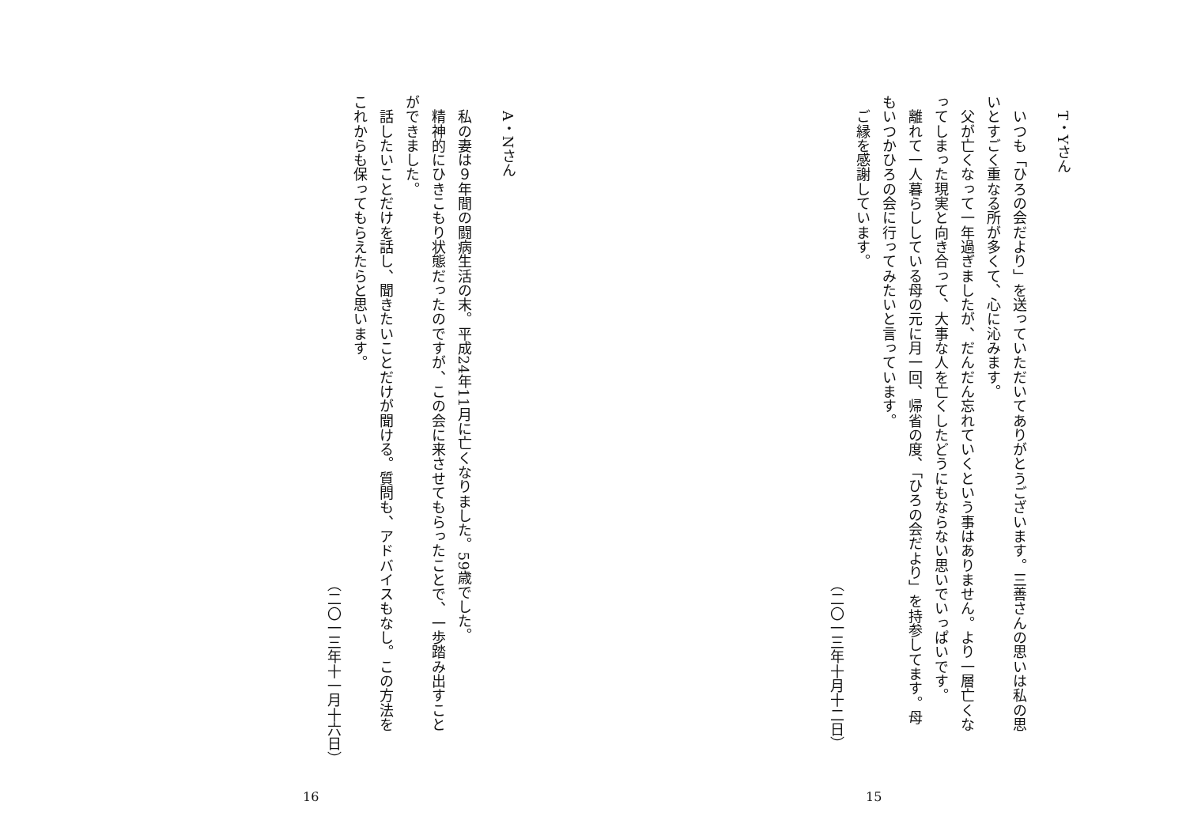T・Yさん
　いつも「ひろの会だより」を送っていただいてありがとうございます。三善さんの思いは私の思
いとすごく重なる所が多くて、心に沁みます。
　父が亡くなって一年過ぎましたが、だんだん忘れていくという事はありません。より一層亡くな
ってしまった現実と向き合って、大事な人を亡くしたどうにもならない思いでいっぱいです。
　離れて一人暮らししている母の元に月一回、帰省の度、「ひろの会だより」を持参してます。母
もいつかひろの会に行ってみたいと言っています。
　ご縁を感謝しています。
（二〇一三年十月十二日）
15
A・Nさん
　私の妻は９年間の闘病生活の末。平成24年11月に亡くなりました。59歳でした。
　精神的にひきこもり状態だったのですが、この会に来させてもらったことで、一歩踏み出すこと
ができました。
　話したいことだけを話し、聞きたいことだけが聞ける。質問も、アドバイスもなし。この方法を
これからも保ってもらえたらと思います。
（二〇一三年十一月十六日）
16